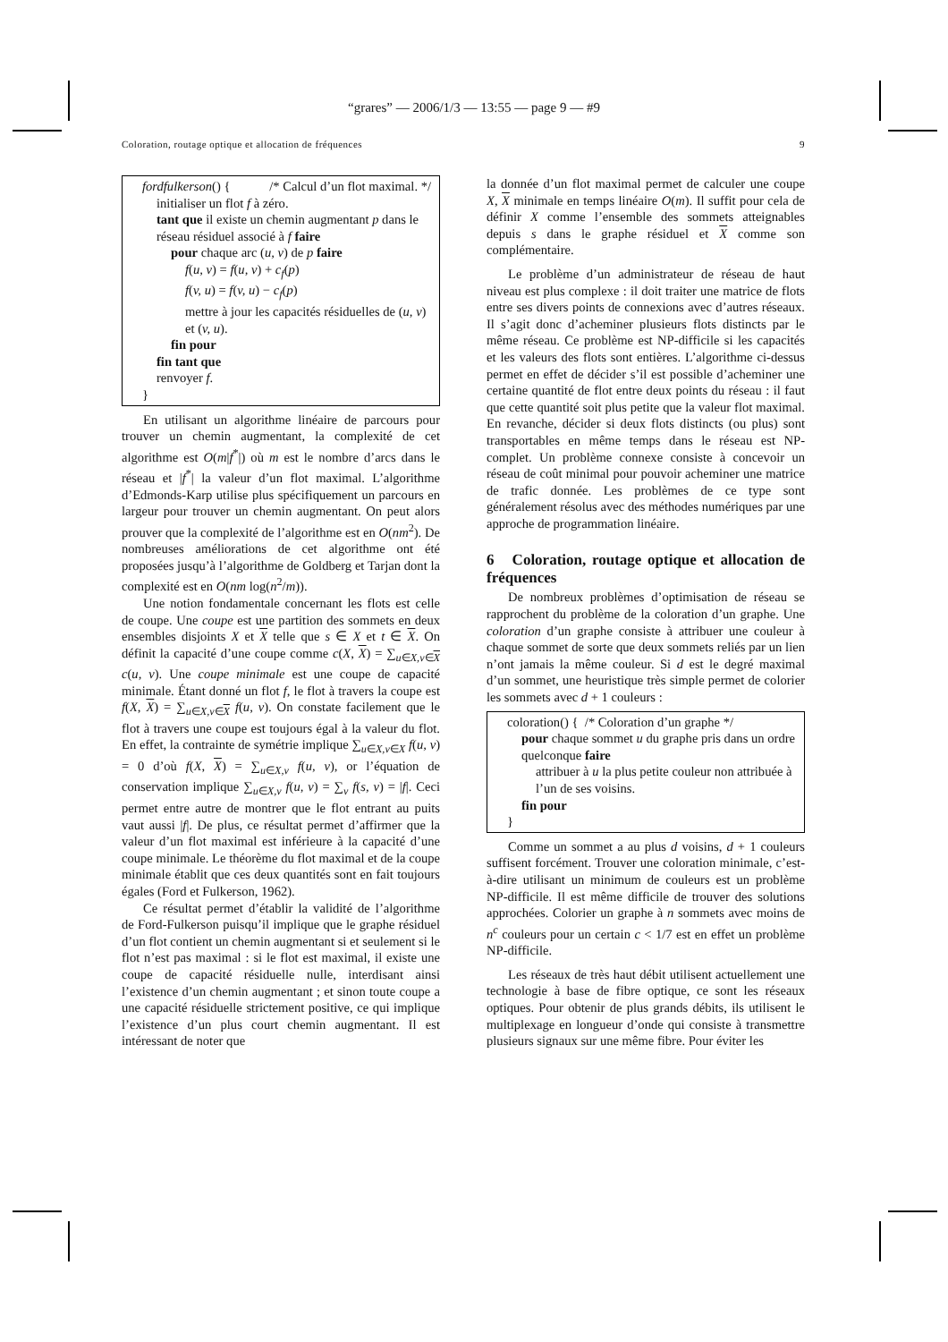“grares” — 2006/1/3 — 13:55 — page 9 — #9
Coloration, routage optique et allocation de fréquences 9
fordfulkerson() { /* Calcul d’un flot maximal. */
initialiser un flot f à zéro.
tant que il existe un chemin augmentant p dans le réseau résiduel associé à f faire
pour chaque arc (u, v) de p faire
f(u, v) = f(u, v) + c<sub>f</sub>(p)
f(v, u) = f(v, u) − c<sub>f</sub>(p)
mettre à jour les capacités résiduelles de (u, v) et (v, u).
fin pour
fin tant que
renvoyer f.
}
En utilisant un algorithme linéaire de parcours pour trouver un chemin augmentant, la complexité de cet algorithme est O(m|f<sup>*</sup>|) où m est le nombre d’arcs dans le réseau et |f<sup>*</sup>| la valeur d’un flot maximal. L’algorithme d’Edmonds-Karp utilise plus spécifiquement un parcours en largeur pour trouver un chemin augmentant. On peut alors prouver que la complexité de l’algorithme est en O(nm<sup>2</sup>). De nombreuses améliorations de cet algorithme ont été proposées jusqu’à l’algorithme de Goldberg et Tarjan dont la complexité est en O(nm log(n<sup>2</sup>/m)).
Une notion fondamentale concernant les flots est celle de coupe. Une coupe est une partition des sommets en deux ensembles disjoints X et X telle que s ∈ X et t ∈ X. On définit la capacité d’une coupe comme c(X, X) = ∑<sub>u∈X,v∈X</sub> c(u, v). Une coupe minimale est une coupe de capacité minimale. Étant donné un flot f, le flot à travers la coupe est f(X, X) = ∑<sub>u∈X,v∈X</sub> f(u, v). On constate facilement que le flot à travers une coupe est toujours égal à la valeur du flot. En effet, la contrainte de symétrie implique ∑<sub>u∈X,v∈X</sub> f(u, v) = 0 d’où f(X, X) = ∑<sub>u∈X,v</sub> f(u, v), or l’équation de conservation implique ∑<sub>u∈X,v</sub> f(u, v) = ∑<sub>v</sub> f(s, v) = |f|. Ceci permet entre autre de montrer que le flot entrant au puits vaut aussi |f|. De plus, ce résultat permet d’affirmer que la valeur d’un flot maximal est inférieure à la capacité d’une coupe minimale. Le théorème du flot maximal et de la coupe minimale établit que ces deux quantités sont en fait toujours égales (Ford et Fulkerson, 1962).
Ce résultat permet d’établir la validité de l’algorithme de Ford-Fulkerson puisqu’il implique que le graphe résiduel d’un flot contient un chemin augmentant si et seulement si le flot n’est pas maximal : si le flot est maximal, il existe une coupe de capacité résiduelle nulle, interdisant ainsi l’existence d’un chemin augmentant ; et sinon toute coupe a une capacité résiduelle strictement positive, ce qui implique l’existence d’un plus court chemin augmentant. Il est intéressant de noter que
la donnée d’un flot maximal permet de calculer une coupe X, X minimale en temps linéaire O(m). Il suffit pour cela de définir X comme l’ensemble des sommets atteignables depuis s dans le graphe résiduel et X comme son complémentaire.
Le problème d’un administrateur de réseau de haut niveau est plus complexe : il doit traiter une matrice de flots entre ses divers points de connexions avec d’autres réseaux. Il s’agit donc d’acheminer plusieurs flots distincts par le même réseau. Ce problème est NP-difficile si les capacités et les valeurs des flots sont entières. L’algorithme ci-dessus permet en effet de décider s’il est possible d’acheminer une certaine quantité de flot entre deux points du réseau : il faut que cette quantité soit plus petite que la valeur flot maximal. En revanche, décider si deux flots distincts (ou plus) sont transportables en même temps dans le réseau est NP-complet. Un problème connexe consiste à concevoir un réseau de coût minimal pour pouvoir acheminer une matrice de trafic donnée. Les problèmes de ce type sont généralement résolus avec des méthodes numériques par une approche de programmation linéaire.
6 Coloration, routage optique et allocation de fréquences
De nombreux problèmes d’optimisation de réseau se rapprochent du problème de la coloration d’un graphe. Une coloration d’un graphe consiste à attribuer une couleur à chaque sommet de sorte que deux sommets reliés par un lien n’ont jamais la même couleur. Si d est le degré maximal d’un sommet, une heuristique très simple permet de colorier les sommets avec d + 1 couleurs :
coloration() { /* Coloration d’un graphe */
pour chaque sommet u du graphe pris dans un ordre quelconque faire
attribuer à u la plus petite couleur non attribuée à l’un de ses voisins.
fin pour
}
Comme un sommet a au plus d voisins, d + 1 couleurs suffisent forcément. Trouver une coloration minimale, c’est-à-dire utilisant un minimum de couleurs est un problème NP-difficile. Il est même difficile de trouver des solutions approchées. Colorier un graphe à n sommets avec moins de n<sup>c</sup> couleurs pour un certain c < 1/7 est en effet un problème NP-difficile.
Les réseaux de très haut débit utilisent actuellement une technologie à base de fibre optique, ce sont les réseaux optiques. Pour obtenir de plus grands débits, ils utilisent le multiplexage en longueur d’onde qui consiste à transmettre plusieurs signaux sur une même fibre. Pour éviter les